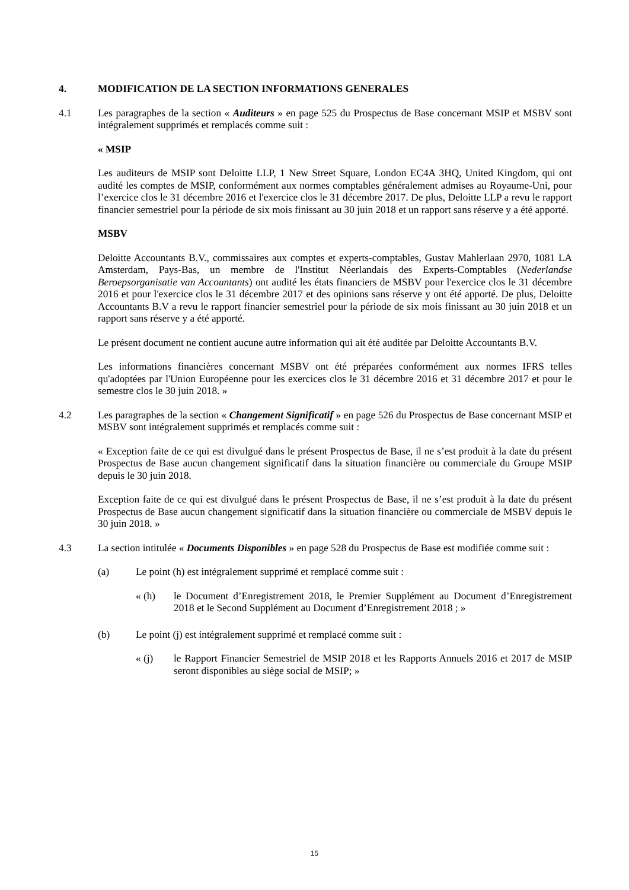4. MODIFICATION DE LA SECTION INFORMATIONS GENERALES
4.1 Les paragraphes de la section « Auditeurs » en page 525 du Prospectus de Base concernant MSIP et MSBV sont intégralement supprimés et remplacés comme suit :
« MSIP
Les auditeurs de MSIP sont Deloitte LLP, 1 New Street Square, London EC4A 3HQ, United Kingdom, qui ont audité les comptes de MSIP, conformément aux normes comptables généralement admises au Royaume-Uni, pour l’exercice clos le 31 décembre 2016 et l'exercice clos le 31 décembre 2017. De plus, Deloitte LLP a revu le rapport financier semestriel pour la période de six mois finissant au 30 juin 2018 et un rapport sans réserve y a été apporté.
MSBV
Deloitte Accountants B.V., commissaires aux comptes et experts-comptables, Gustav Mahlerlaan 2970, 1081 LA Amsterdam, Pays-Bas, un membre de l'Institut Néerlandais des Experts-Comptables (Nederlandse Beroepsorganisatie van Accountants) ont audité les états financiers de MSBV pour l'exercice clos le 31 décembre 2016 et pour l'exercice clos le 31 décembre 2017 et des opinions sans réserve y ont été apporté. De plus, Deloitte Accountants B.V a revu le rapport financier semestriel pour la période de six mois finissant au 30 juin 2018 et un rapport sans réserve y a été apporté.
Le présent document ne contient aucune autre information qui ait été auditée par Deloitte Accountants B.V.
Les informations financières concernant MSBV ont été préparées conformément aux normes IFRS telles qu'adoptées par l'Union Européenne pour les exercices clos le 31 décembre 2016 et 31 décembre 2017 et pour le semestre clos le 30 juin 2018. »
4.2 Les paragraphes de la section « Changement Significatif » en page 526 du Prospectus de Base concernant MSIP et MSBV sont intégralement supprimés et remplacés comme suit :
« Exception faite de ce qui est divulgué dans le présent Prospectus de Base, il ne s’est produit à la date du présent Prospectus de Base aucun changement significatif dans la situation financière ou commerciale du Groupe MSIP depuis le 30 juin 2018.
Exception faite de ce qui est divulgué dans le présent Prospectus de Base, il ne s’est produit à la date du présent Prospectus de Base aucun changement significatif dans la situation financière ou commerciale de MSBV depuis le 30 juin 2018. »
4.3 La section intitulée « Documents Disponibles » en page 528 du Prospectus de Base est modifiée comme suit :
(a) Le point (h) est intégralement supprimé et remplacé comme suit :
« (h) le Document d’Enregistrement 2018, le Premier Supplément au Document d’Enregistrement 2018 et le Second Supplément au Document d’Enregistrement 2018 ; »
(b) Le point (j) est intégralement supprimé et remplacé comme suit :
« (j) le Rapport Financier Semestriel de MSIP 2018 et les Rapports Annuels 2016 et 2017 de MSIP seront disponibles au siège social de MSIP; »
15